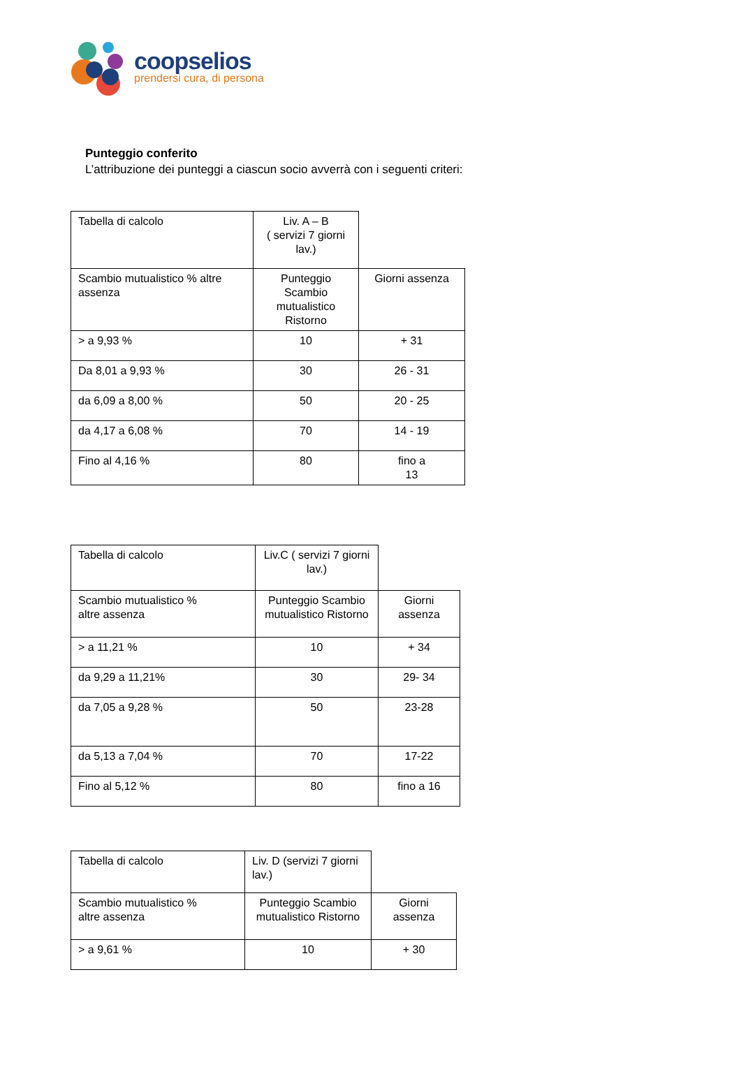coopselios
prendersi cura, di persona
Punteggio conferito
L’attribuzione dei punteggi a ciascun socio avverrà con i seguenti criteri:
| Tabella di calcolo | Liv. A – B ( servizi 7 giorni lav.) | |
| Scambio mutualistico % altre assenza | Punteggio Scambio mutualistico Ristorno | Giorni assenza |
| > a 9,93 % | 10 | + 31 |
| Da 8,01 a 9,93 % | 30 | 26 - 31 |
| da 6,09 a 8,00 % | 50 | 20 - 25 |
| da 4,17 a 6,08 % | 70 | 14 - 19 |
| Fino al 4,16 % | 80 | fino a 13 |
| Tabella di calcolo | Liv.C ( servizi 7 giorni lav.) | |
| Scambio mutualistico % altre assenza | Punteggio Scambio mutualistico Ristorno | Giorni assenza |
| > a 11,21 % | 10 | + 34 |
| da 9,29 a 11,21% | 30 | 29- 34 |
| da 7,05 a 9,28 % | 50 | 23-28 |
| da 5,13 a 7,04 % | 70 | 17-22 |
| Fino al 5,12 % | 80 | fino a 16 |
| Tabella di calcolo | Liv. D (servizi 7 giorni lav.) | |
| Scambio mutualistico % altre assenza | Punteggio Scambio mutualistico Ristorno | Giorni assenza |
| > a 9,61 % | 10 | + 30 |